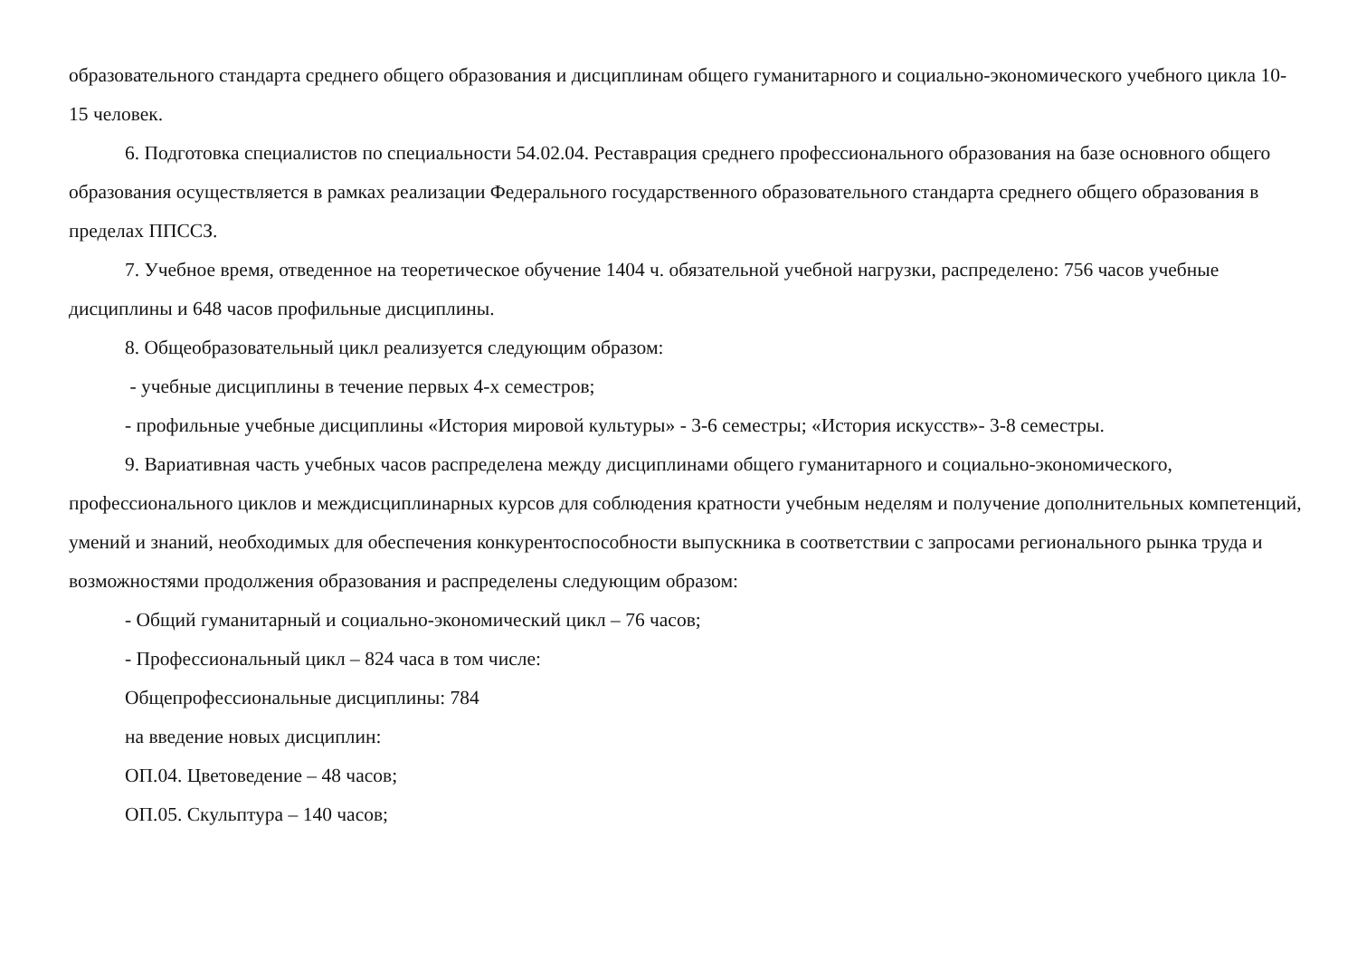образовательного стандарта среднего общего образования и дисциплинам общего гуманитарного и социально-экономического учебного цикла 10-15 человек.
6. Подготовка специалистов по специальности 54.02.04. Реставрация среднего профессионального образования на базе основного общего образования осуществляется в рамках реализации Федерального государственного образовательного стандарта среднего общего образования в пределах ППССЗ.
7. Учебное время, отведенное на теоретическое обучение 1404 ч. обязательной учебной нагрузки, распределено: 756 часов учебные дисциплины и 648 часов профильные дисциплины.
8. Общеобразовательный цикл реализуется следующим образом:
- учебные дисциплины в течение первых 4-х семестров;
- профильные учебные дисциплины «История мировой культуры» - 3-6 семестры; «История искусств»- 3-8 семестры.
9. Вариативная часть учебных часов распределена между дисциплинами общего гуманитарного и социально-экономического, профессионального циклов и междисциплинарных курсов для соблюдения кратности учебным неделям и получение дополнительных компетенций, умений и знаний, необходимых для обеспечения конкурентоспособности выпускника в соответствии с запросами регионального рынка труда и возможностями продолжения образования и распределены следующим образом:
- Общий гуманитарный и социально-экономический цикл – 76 часов;
- Профессиональный цикл – 824 часа в том числе:
Общепрофессиональные дисциплины: 784
на введение новых дисциплин:
ОП.04. Цветоведение – 48 часов;
ОП.05. Скульптура – 140 часов;